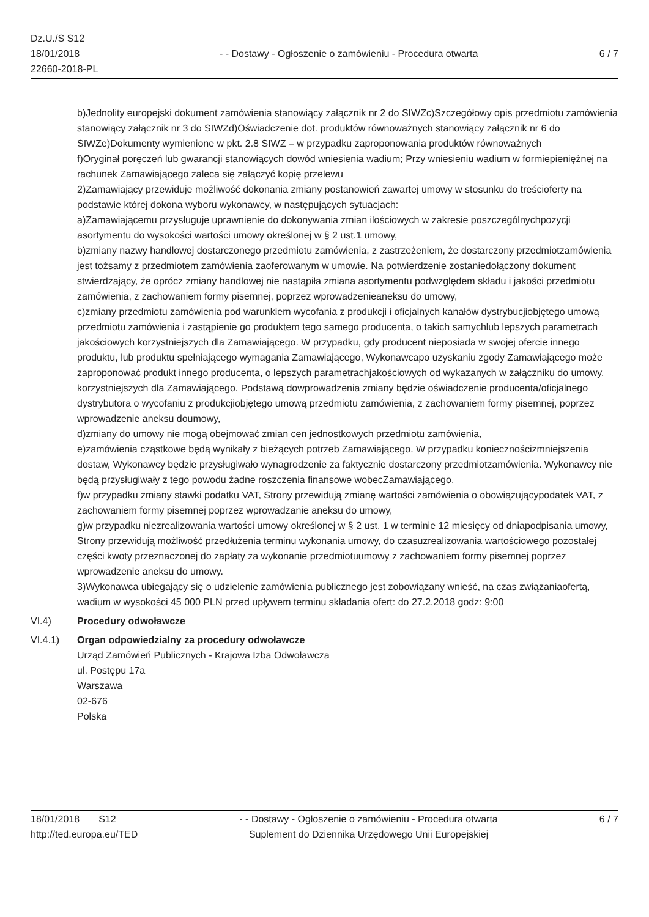Dz.U./S S12
18/01/2018
22660-2018-PL
- - Dostawy - Ogłoszenie o zamówieniu - Procedura otwarta
6 / 7
b)Jednolity europejski dokument zamówienia stanowiący załącznik nr 2 do SIWZc)Szczegółowy opis przedmiotu zamówienia stanowiący załącznik nr 3 do SIWZd)Oświadczenie dot. produktów równoważnych stanowiący załącznik nr 6 do SIWZe)Dokumenty wymienione w pkt. 2.8 SIWZ – w przypadku zaproponowania produktów równoważnych
f)Oryginał poręczeń lub gwarancji stanowiących dowód wniesienia wadium; Przy wniesieniu wadium w formiepieniężnej na rachunek Zamawiającego zaleca się załączyć kopię przelewu
2)Zamawiający przewiduje możliwość dokonania zmiany postanowień zawartej umowy w stosunku do treścioferty na podstawie której dokona wyboru wykonawcy, w następujących sytuacjach:
a)Zamawiającemu przysługuje uprawnienie do dokonywania zmian ilościowych w zakresie poszczególnychpozycji asortymentu do wysokości wartości umowy określonej w § 2 ust.1 umowy,
b)zmiany nazwy handlowej dostarczonego przedmiotu zamówienia, z zastrzeżeniem, że dostarczony przedmiotzamówienia jest tożsamy z przedmiotem zamówienia zaoferowanym w umowie. Na potwierdzenie zostaniedołączony dokument stwierdzający, że oprócz zmiany handlowej nie nastąpiła zmiana asortymentu podwzględem składu i jakości przedmiotu zamówienia, z zachowaniem formy pisemnej, poprzez wprowadzenieaneksu do umowy,
c)zmiany przedmiotu zamówienia pod warunkiem wycofania z produkcji i oficjalnych kanałów dystrybucjiobjętego umową przedmiotu zamówienia i zastąpienie go produktem tego samego producenta, o takich samychlub lepszych parametrach jakościowych korzystniejszych dla Zamawiającego. W przypadku, gdy producent nieposiada w swojej ofercie innego produktu, lub produktu spełniającego wymagania Zamawiającego, Wykonawcapo uzyskaniu zgody Zamawiającego może zaproponować produkt innego producenta, o lepszych parametrachjakościowych od wykazanych w załączniku do umowy, korzystniejszych dla Zamawiającego. Podstawą dowprowadzenia zmiany będzie oświadczenie producenta/oficjalnego dystrybutora o wycofaniu z produkcjiobjętego umową przedmiotu zamówienia, z zachowaniem formy pisemnej, poprzez wprowadzenie aneksu doumowy,
d)zmiany do umowy nie mogą obejmować zmian cen jednostkowych przedmiotu zamówienia,
e)zamówienia cząstkowe będą wynikały z bieżących potrzeb Zamawiającego. W przypadku koniecznościzmniejszenia dostaw, Wykonawcy będzie przysługiwało wynagrodzenie za faktycznie dostarczony przedmiotzamówienia. Wykonawcy nie będą przysługiwały z tego powodu żadne roszczenia finansowe wobecZamawiającego,
f)w przypadku zmiany stawki podatku VAT, Strony przewidują zmianę wartości zamówienia o obowiązującypodatek VAT, z zachowaniem formy pisemnej poprzez wprowadzanie aneksu do umowy,
g)w przypadku niezrealizowania wartości umowy określonej w § 2 ust. 1 w terminie 12 miesięcy od dniapodpisania umowy, Strony przewidują możliwość przedłużenia terminu wykonania umowy, do czasuzrealizowania wartościowego pozostałej części kwoty przeznaczonej do zapłaty za wykonanie przedmiotuumowy z zachowaniem formy pisemnej poprzez wprowadzenie aneksu do umowy.
3)Wykonawca ubiegający się o udzielenie zamówienia publicznego jest zobowiązany wnieść, na czas związaniaofertą, wadium w wysokości 45 000 PLN przed upływem terminu składania ofert: do 27.2.2018 godz: 9:00
VI.4) Procedury odwoławcze
VI.4.1) Organ odpowiedzialny za procedury odwoławcze
Urząd Zamówień Publicznych - Krajowa Izba Odwoławcza
ul. Postępu 17a
Warszawa
02-676
Polska
18/01/2018 S12
http://ted.europa.eu/TED
- - Dostawy - Ogłoszenie o zamówieniu - Procedura otwarta
Suplement do Dziennika Urzędowego Unii Europejskiej
6 / 7